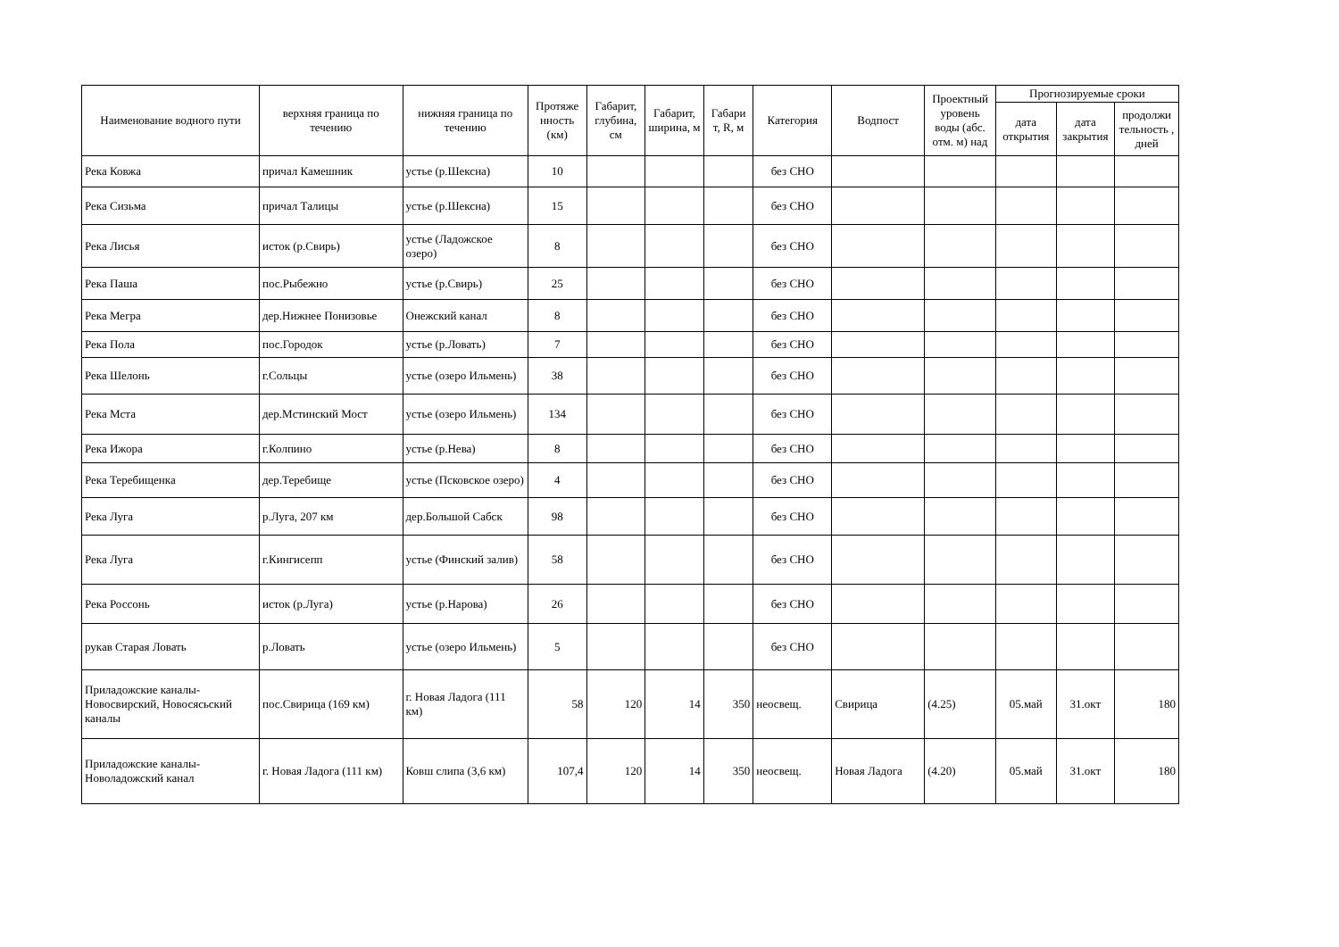| Наименование водного пути | верхняя граница по течению | нижняя граница по течению | Протяже нность (км) | Габарит, глубина, см | Габарит, ширина, м | Габари т, R, м | Категория | Водпост | Проектный уровень воды (абс. отм. м) над | Прогнозируемые сроки | | |
| --- | --- | --- | --- | --- | --- | --- | --- | --- | --- | --- | --- | --- |
| | | | | | | | | | | дата открытия | дата закрытия | продолжи тельность , дней |
| Река Ковжа | причал Камешник | устье (р.Шексна) | 10 | | | | без СНО | | | | | |
| Река Сизьма | причал Талицы | устье (р.Шексна) | 15 | | | | без СНО | | | | | |
| Река Лисья | исток (р.Свирь) | устье (Ладожское озеро) | 8 | | | | без СНО | | | | | |
| Река Паша | пос.Рыбежно | устье (р.Свирь) | 25 | | | | без СНО | | | | | |
| Река Мегра | дер.Нижнее Понизовье | Онежский канал | 8 | | | | без СНО | | | | | |
| Река Пола | пос.Городок | устье (р.Ловать) | 7 | | | | без СНО | | | | | |
| Река Шелонь | г.Сольцы | устье (озеро Ильмень) | 38 | | | | без СНО | | | | | |
| Река Мста | дер.Мстинский Мост | устье (озеро Ильмень) | 134 | | | | без СНО | | | | | |
| Река Ижора | г.Колпино | устье (р.Нева) | 8 | | | | без СНО | | | | | |
| Река Теребищенка | дер.Теребище | устье (Псковское озеро) | 4 | | | | без СНО | | | | | |
| Река Луга | р.Луга, 207 км | дер.Большой Сабск | 98 | | | | без СНО | | | | | |
| Река Луга | г.Кингисепп | устье (Финский залив) | 58 | | | | без СНО | | | | | |
| Река Россонь | исток (р.Луга) | устье (р.Нарова) | 26 | | | | без СНО | | | | | |
| рукав Старая Ловать | р.Ловать | устье (озеро Ильмень) | 5 | | | | без СНО | | | | | |
| Приладожские каналы-Новосвирский, Новосясьский каналы | пос.Свирица (169 км) | г. Новая Ладога (111 км) | 58 | 120 | 14 | 350 | неосвещ. | Свирица | (4.25) | 05.май | 31.окт | 180 |
| Приладожские каналы-Новоладожский канал | г. Новая Ладога (111 км) | Ковш слипа (3,6 км) | 107,4 | 120 | 14 | 350 | неосвещ. | Новая Ладога | (4.20) | 05.май | 31.окт | 180 |